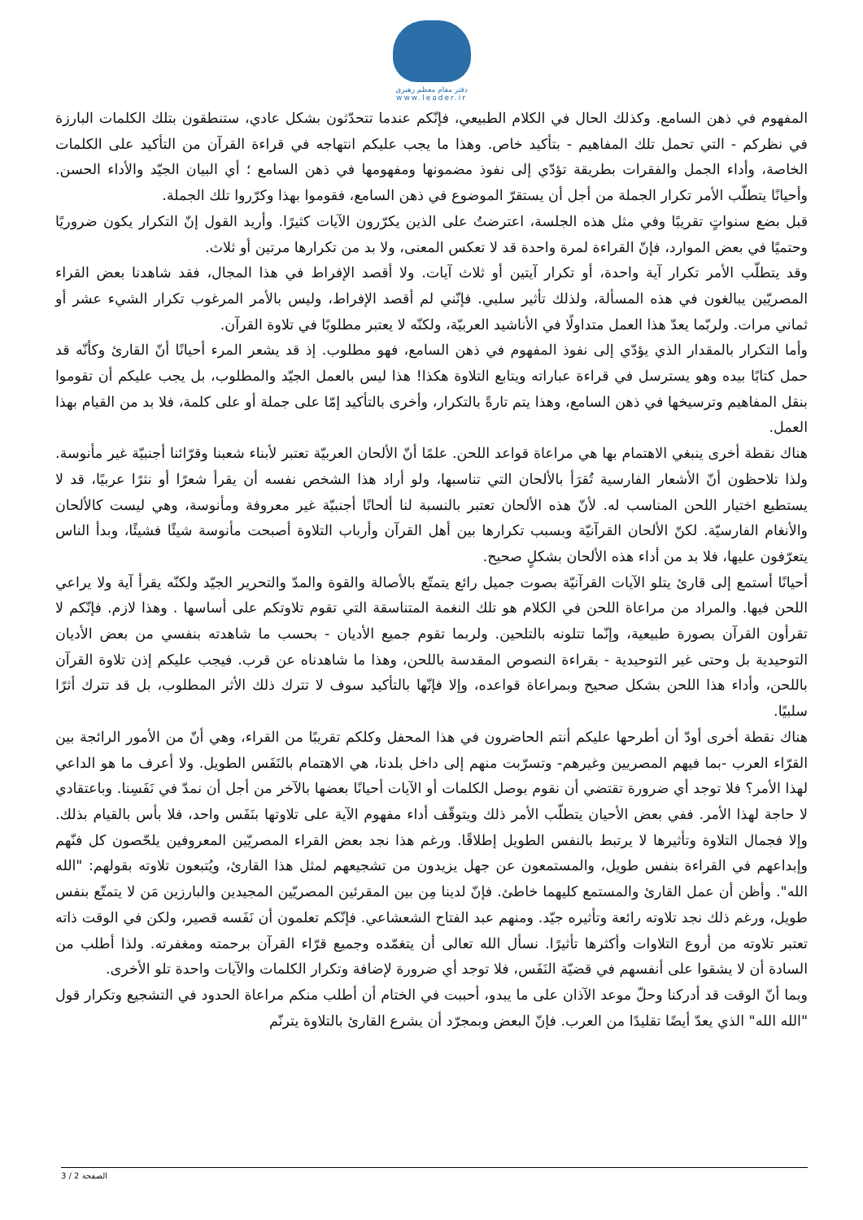دفتر مقام معظم رهبری
www.leader.ir
المفهوم في ذهن السامع. وكذلك الحال في الكلام الطبيعي، فإنّكم عندما تتحدّثون بشكل عادي، ستنطقون بتلك الكلمات البارزة في نظركم - التي تحمل تلك المفاهيم - بتأكيد خاص. وهذا ما يجب عليكم انتهاجه في قراءة القرآن من التأكيد على الكلمات الخاصة، وأداء الجمل والفقرات بطريقة تؤدّي إلى نفوذ مضمونها ومفهومها في ذهن السامع ؛ أي البيان الجيّد والأداء الحسن. وأحيانًا يتطلّب الأمر تكرار الجملة من أجل أن يستقرّ الموضوع في ذهن السامع، فقوموا بهذا وكرّروا تلك الجملة.
قبل بضع سنواتٍ تقريبًا وفي مثل هذه الجلسة، اعترضتُ على الذين يكرّرون الآيات كثيرًا. وأريد القول إنّ التكرار يكون ضروريًا وحتميًا في بعض الموارد، فإنّ القراءة لمرة واحدة قد لا تعكس المعنى، ولا بد من تكرارها مرتين أو ثلاث.
وقد يتطلّب الأمر تكرار آية واحدة، أو تكرار آيتين أو ثلاث آيات. ولا أقصد الإفراط في هذا المجال، فقد شاهدنا بعض القراء المصريّين يبالغون في هذه المسألة، ولذلك تأثير سلبي. فإنّني لم أقصد الإفراط، وليس بالأمر المرغوب تكرار الشيء عشر أو ثماني مرات. ولربّما يعدّ هذا العمل متداولًا في الأناشيد العربيّة، ولكنّه لا يعتبر مطلوبًا في تلاوة القرآن.
وأما التكرار بالمقدار الذي يؤدّي إلى نفوذ المفهوم في ذهن السامع، فهو مطلوب. إذ قد يشعر المرء أحيانًا أنّ القارئ وكأنّه قد حمل كتابًا بيده وهو يسترسل في قراءة عباراته ويتابع التلاوة هكذا! هذا ليس بالعمل الجيّد والمطلوب، بل يجب عليكم أن تقوموا بنقل المفاهيم وترسيخها في ذهن السامع، وهذا يتم تارةً بالتكرار، وأخرى بالتأكيد إمّا على جملة أو على كلمة، فلا بد من القيام بهذا العمل.
هناك نقطة أخرى ينبغي الاهتمام بها هي مراعاة قواعد اللحن. علمًا أنّ الألحان العربيّة تعتبر لأبناء شعبنا وقرّائنا أجنبيّة غير مأنوسة. ولذا تلاحظون أنّ الأشعار الفارسية تُقرَأ بالألحان التي تناسبها، ولو أراد هذا الشخص نفسه أن يقرأ شعرًا أو نثرًا عربيًا، قد لا يستطيع اختيار اللحن المناسب له. لأنّ هذه الألحان تعتبر بالنسبة لنا ألحانًا أجنبيّة غير معروفة ومأنوسة، وهي ليست كالألحان والأنغام الفارسيّة. لكنّ الألحان القرآنيّة وبسبب تكرارها بين أهل القرآن وأرباب التلاوة أصبحت مأنوسة شيئًا فشيئًا، وبدأ الناس يتعرّفون عليها، فلا بد من أداء هذه الألحان بشكلٍ صحيح.
أحيانًا أستمع إلى قارئ يتلو الآيات القرآنيّة بصوت جميل رائع يتمتّع بالأصالة والقوة والمدّ والتحرير الجيّد ولكنّه يقرأ آية ولا يراعي اللحن فيها. والمراد من مراعاة اللحن في الكلام هو تلك النغمة المتناسقة التي تقوم تلاوتكم على أساسها . وهذا لازم. فإنّكم لا تقرأون القرآن بصورة طبيعية، وإنّما تتلونه بالتلحين. ولربما تقوم جميع الأديان - بحسب ما شاهدته بنفسي من بعض الأديان التوحيدية بل وحتى غير التوحيدية - بقراءة النصوص المقدسة باللحن، وهذا ما شاهدناه عن قرب. فيجب عليكم إذن تلاوة القرآن باللحن، وأداء هذا اللحن بشكل صحيح وبمراعاة قواعده، وإلا فإنّها بالتأكيد سوف لا تترك ذلك الأثر المطلوب، بل قد تترك أثرًا سلبيًا.
هناك نقطة أخرى أودّ أن أطرحها عليكم أنتم الحاضرون في هذا المحفل وكلكم تقريبًا من القراء، وهي أنّ من الأمور الرائجة بين القرّاء العرب -بما فيهم المصريين وغيرهم- وتسرّبت منهم إلى داخل بلدنا، هي الاهتمام بالنَفَس الطويل. ولا أعرف ما هو الداعي لهذا الأمر؟ فلا توجد أي ضرورة تقتضي أن نقوم بوصل الكلمات أو الآيات أحيانًا بعضها بالآخر من أجل أن نمدّ في نَفَسِنا. وباعتقادي لا حاجة لهذا الأمر. ففي بعض الأحيان يتطلّب الأمر ذلك ويتوقّف أداء مفهوم الآية على تلاوتها بنَفَس واحد، فلا بأس بالقيام بذلك. وإلا فجمال التلاوة وتأثيرها لا يرتبط بالنفس الطويل إطلاقًا. ورغم هذا نجد بعض القراء المصريّين المعروفين يلحّصون كل فنّهم وإبداعهم في القراءة بنفس طويل، والمستمعون عن جهل يزيدون من تشجيعهم لمثل هذا القارئ، ويُتبعون تلاوته بقولهم: "الله الله". وأظن أن عمل القارئ والمستمع كليهما خاطئ. فإنّ لدينا مِن بين المقرئين المصريّين المجيدين والبارزين مَن لا يتمتّع بنفس طويل، ورغم ذلك نجد تلاوته رائعة وتأثيره جيّد. ومنهم عبد الفتاح الشعشاعي. فإنّكم تعلمون أن نَفَسه قصير، ولكن في الوقت ذاته تعتبر تلاوته من أروع التلاوات وأكثرها تأثيرًا. نسأل الله تعالى أن يتغمّده وجميع قرّاء القرآن برحمته ومغفرته. ولذا أطلب من السادة أن لا يشقوا على أنفسهم في قضيّة النَفَس، فلا توجد أي ضرورة لإضافة وتكرار الكلمات والآيات واحدة تلو الأخرى.
وبما أنّ الوقت قد أدركنا وحلّ موعد الآذان على ما يبدو، أحببت في الختام أن أطلب منكم مراعاة الحدود في التشجيع وتكرار قول "الله الله" الذي يعدّ أيضًا تقليدًا من العرب. فإنّ البعض وبمجرّد أن يشرع القارئ بالتلاوة يترنّم
الصفحة 2 / 3